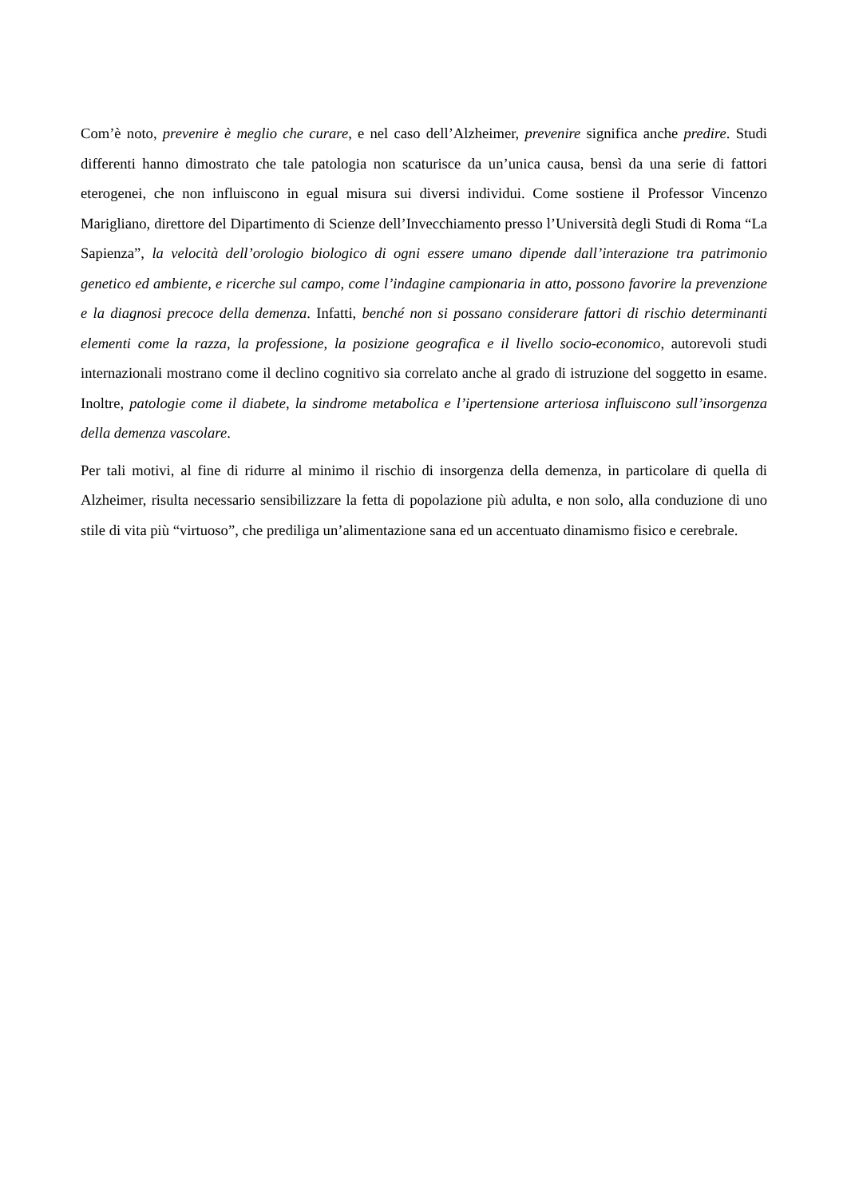Com’è noto, prevenire è meglio che curare, e nel caso dell’Alzheimer, prevenire significa anche predire. Studi differenti hanno dimostrato che tale patologia non scaturisce da un’unica causa, bensì da una serie di fattori eterogenei, che non influiscono in egual misura sui diversi individui. Come sostiene il Professor Vincenzo Marigliano, direttore del Dipartimento di Scienze dell’Invecchiamento presso l’Università degli Studi di Roma “La Sapienza”, la velocità dell’orologio biologico di ogni essere umano dipende dall’interazione tra patrimonio genetico ed ambiente, e ricerche sul campo, come l’indagine campionaria in atto, possono favorire la prevenzione e la diagnosi precoce della demenza. Infatti, benché non si possano considerare fattori di rischio determinanti elementi come la razza, la professione, la posizione geografica e il livello socio-economico, autorevoli studi internazionali mostrano come il declino cognitivo sia correlato anche al grado di istruzione del soggetto in esame. Inoltre, patologie come il diabete, la sindrome metabolica e l’ipertensione arteriosa influiscono sull’insorgenza della demenza vascolare.
Per tali motivi, al fine di ridurre al minimo il rischio di insorgenza della demenza, in particolare di quella di Alzheimer, risulta necessario sensibilizzare la fetta di popolazione più adulta, e non solo, alla conduzione di uno stile di vita più “virtuoso”, che prediliga un’alimentazione sana ed un accentuato dinamismo fisico e cerebrale.